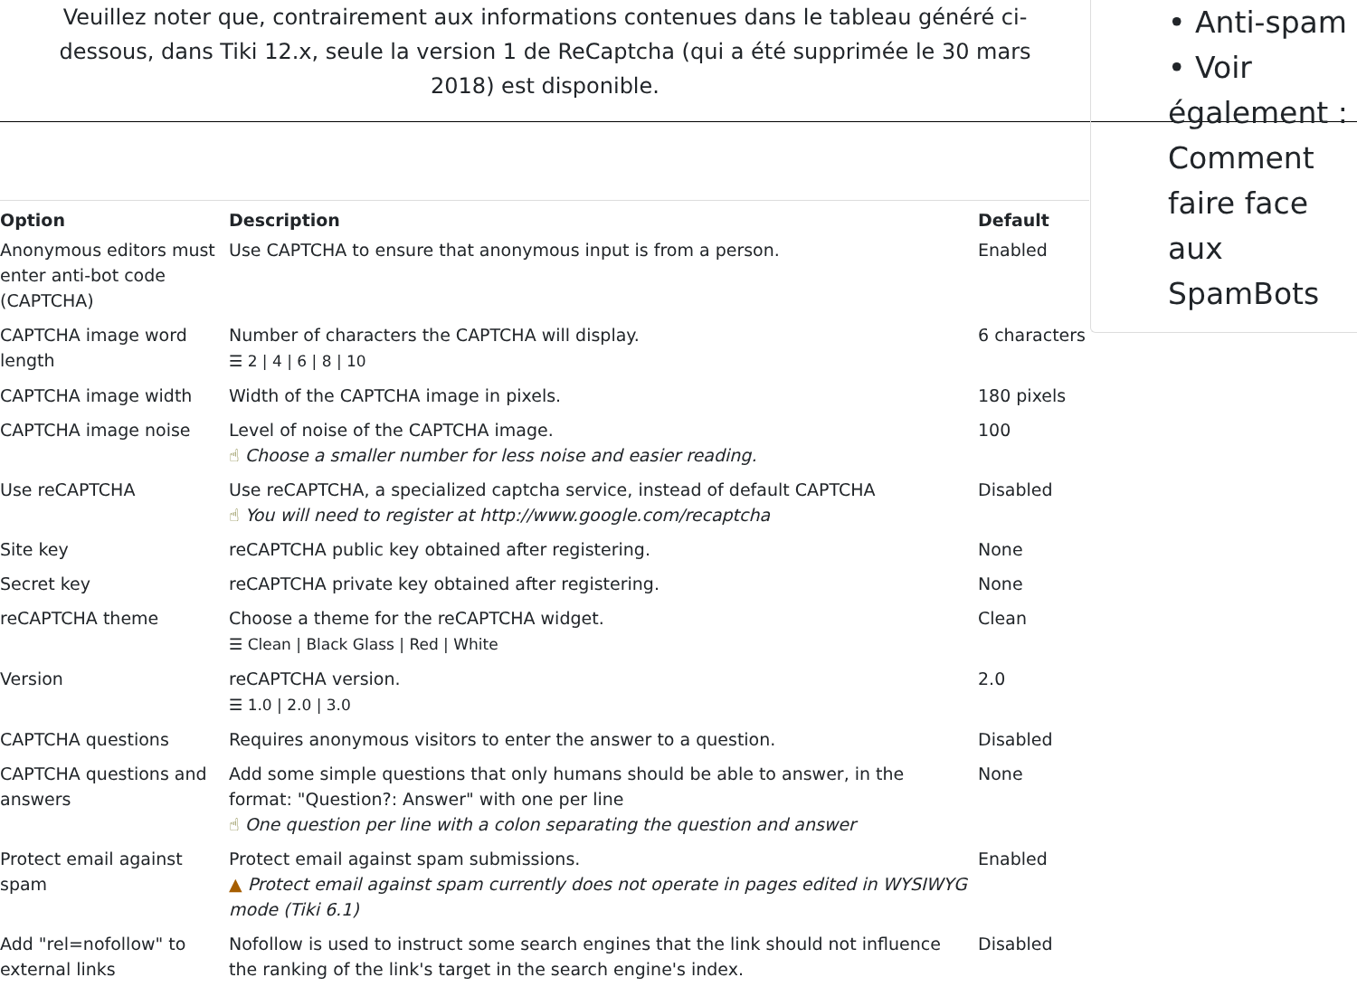Veuillez noter que, contrairement aux informations contenues dans le tableau généré ci-dessous, dans Tiki 12.x, seule la version 1 de ReCaptcha (qui a été supprimée le 30 mars 2018) est disponible.
| Option | Description | Default |
| --- | --- | --- |
| Anonymous editors must enter anti-bot code (CAPTCHA) | Use CAPTCHA to ensure that anonymous input is from a person. | Enabled |
| CAPTCHA image word length | Number of characters the CAPTCHA will display. ☰ 2 / 4 / 6 / 8 / 10 | 6 characters |
| CAPTCHA image width | Width of the CAPTCHA image in pixels. | 180 pixels |
| CAPTCHA image noise | Level of noise of the CAPTCHA image. ☝ Choose a smaller number for less noise and easier reading. | 100 |
| Use reCAPTCHA | Use reCAPTCHA, a specialized captcha service, instead of default CAPTCHA ☝ You will need to register at http://www.google.com/recaptcha | Disabled |
| Site key | reCAPTCHA public key obtained after registering. | None |
| Secret key | reCAPTCHA private key obtained after registering. | None |
| reCAPTCHA theme | Choose a theme for the reCAPTCHA widget. ☰ Clean / Black Glass / Red / White | Clean |
| Version | reCAPTCHA version. ☰ 1.0 / 2.0 / 3.0 | 2.0 |
| CAPTCHA questions | Requires anonymous visitors to enter the answer to a question. | Disabled |
| CAPTCHA questions and answers | Add some simple questions that only humans should be able to answer, in the format: "Question?: Answer" with one per line ☝ One question per line with a colon separating the question and answer | None |
| Protect email against spam | Protect email against spam submissions. ▲ Protect email against spam currently does not operate in pages edited in WYSIWYG mode (Tiki 6.1) | Enabled |
| Add "rel=nofollow" to external links | Nofollow is used to instruct some search engines that the link should not influence the ranking of the link's target in the search engine's index. | Disabled |
• Anti-spam
• Voir également : Comment faire face aux SpamBots